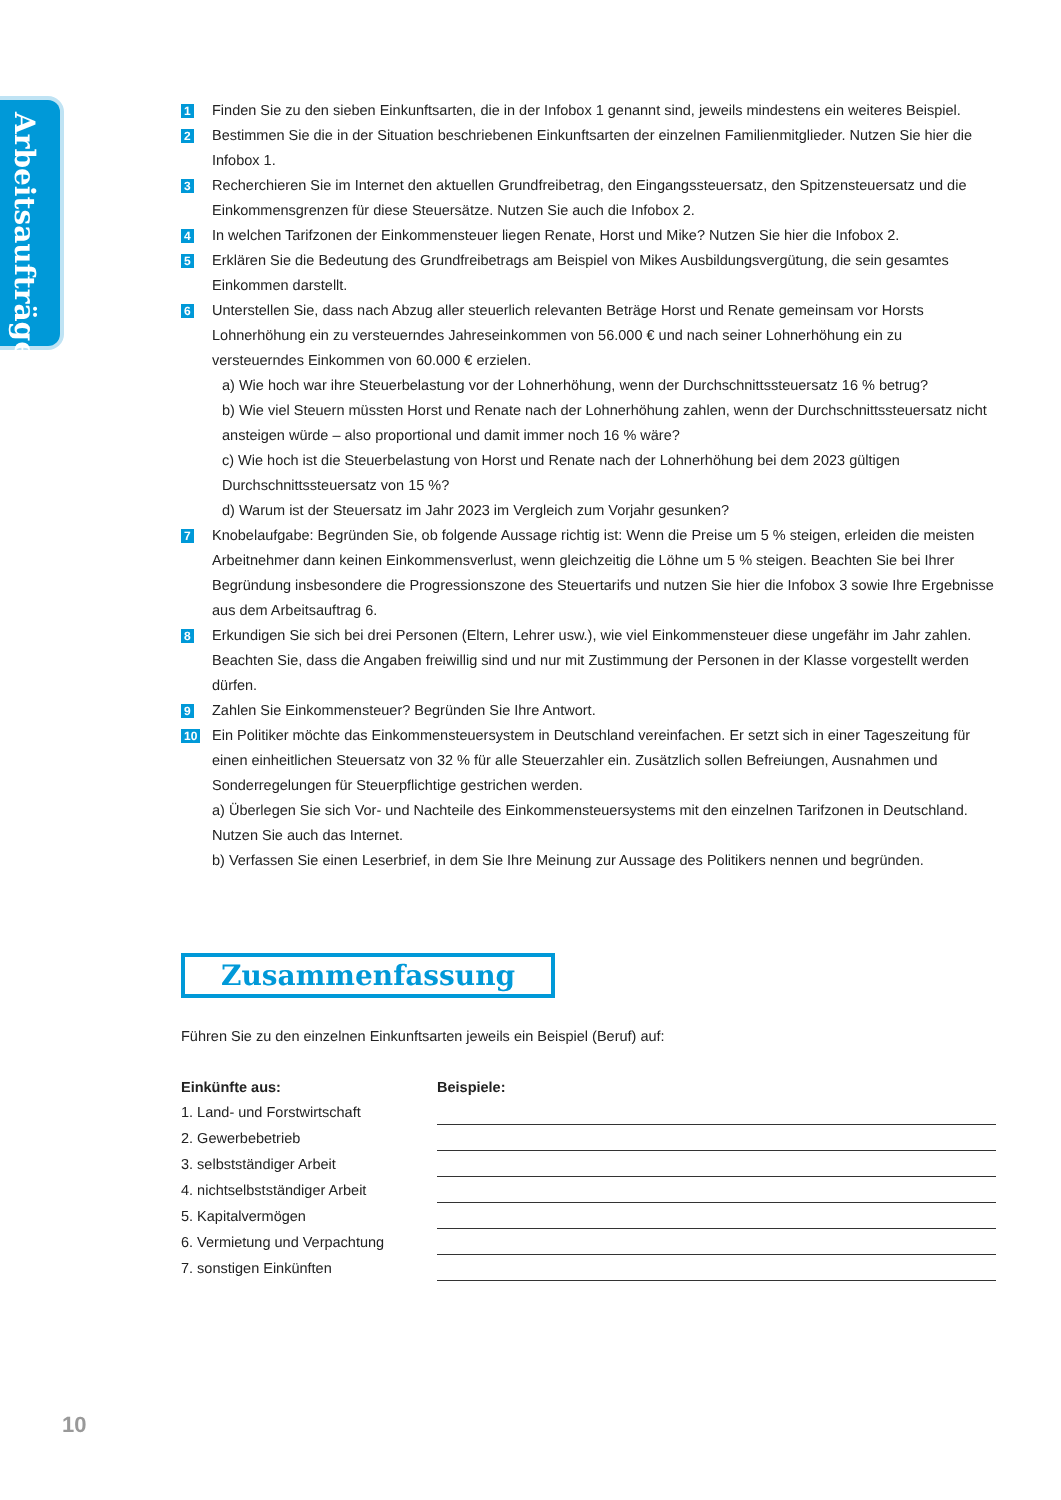Arbeitsaufträge
1
Finden Sie zu den sieben Einkunftsarten, die in der Infobox 1 genannt sind, jeweils mindestens ein weiteres Beispiel.
2
Bestimmen Sie die in der Situation beschriebenen Einkunftsarten der einzelnen Familienmitglieder. Nutzen Sie hier die Infobox 1.
3
Recherchieren Sie im Internet den aktuellen Grundfreibetrag, den Eingangssteuersatz, den Spitzensteuersatz und die Einkommensgrenzen für diese Steuersätze. Nutzen Sie auch die Infobox 2.
4
In welchen Tarifzonen der Einkommensteuer liegen Renate, Horst und Mike? Nutzen Sie hier die Infobox 2.
5
Erklären Sie die Bedeutung des Grundfreibetrags am Beispiel von Mikes Ausbildungsvergütung, die sein gesamtes Einkommen darstellt.
6
Unterstellen Sie, dass nach Abzug aller steuerlich relevanten Beträge Horst und Renate gemeinsam vor Horsts Lohnerhöhung ein zu versteuerndes Jahreseinkommen von 56.000 € und nach seiner Lohnerhöhung ein zu versteuerndes Einkommen von 60.000 € erzielen.
a) Wie hoch war ihre Steuerbelastung vor der Lohnerhöhung, wenn der Durchschnittssteuersatz 16 % betrug?
b) Wie viel Steuern müssten Horst und Renate nach der Lohnerhöhung zahlen, wenn der Durchschnittssteuersatz nicht ansteigen würde – also proportional und damit immer noch 16 % wäre?
c) Wie hoch ist die Steuerbelastung von Horst und Renate nach der Lohnerhöhung bei dem 2023 gültigen Durchschnittssteuersatz von 15 %?
d) Warum ist der Steuersatz im Jahr 2023 im Vergleich zum Vorjahr gesunken?
7
Knobelaufgabe: Begründen Sie, ob folgende Aussage richtig ist: Wenn die Preise um 5 % steigen, erleiden die meisten Arbeitnehmer dann keinen Einkommensverlust, wenn gleichzeitig die Löhne um 5 % steigen. Beachten Sie bei Ihrer Begründung insbesondere die Progressionszone des Steuertarifs und nutzen Sie hier die Infobox 3 sowie Ihre Ergebnisse aus dem Arbeitsauftrag 6.
8
Erkundigen Sie sich bei drei Personen (Eltern, Lehrer usw.), wie viel Einkommensteuer diese ungefähr im Jahr zahlen. Beachten Sie, dass die Angaben freiwillig sind und nur mit Zustimmung der Personen in der Klasse vorgestellt werden dürfen.
9
Zahlen Sie Einkommensteuer? Begründen Sie Ihre Antwort.
10
Ein Politiker möchte das Einkommensteuersystem in Deutschland vereinfachen. Er setzt sich in einer Tageszeitung für einen einheitlichen Steuersatz von 32 % für alle Steuerzahler ein. Zusätzlich sollen Befreiungen, Ausnahmen und Sonderregelungen für Steuerpflichtige gestrichen werden.
a) Überlegen Sie sich Vor- und Nachteile des Einkommensteuersystems mit den einzelnen Tarifzonen in Deutschland. Nutzen Sie auch das Internet.
b) Verfassen Sie einen Leserbrief, in dem Sie Ihre Meinung zur Aussage des Politikers nennen und begründen.
Zusammenfassung
Führen Sie zu den einzelnen Einkunftsarten jeweils ein Beispiel (Beruf) auf:
| Einkünfte aus: | Beispiele: |
| --- | --- |
| 1. Land- und Forstwirtschaft | |
| 2. Gewerbebetrieb | |
| 3. selbstständiger Arbeit | |
| 4. nichtselbstständiger Arbeit | |
| 5. Kapitalvermögen | |
| 6. Vermietung und Verpachtung | |
| 7. sonstigen Einkünften | |
10